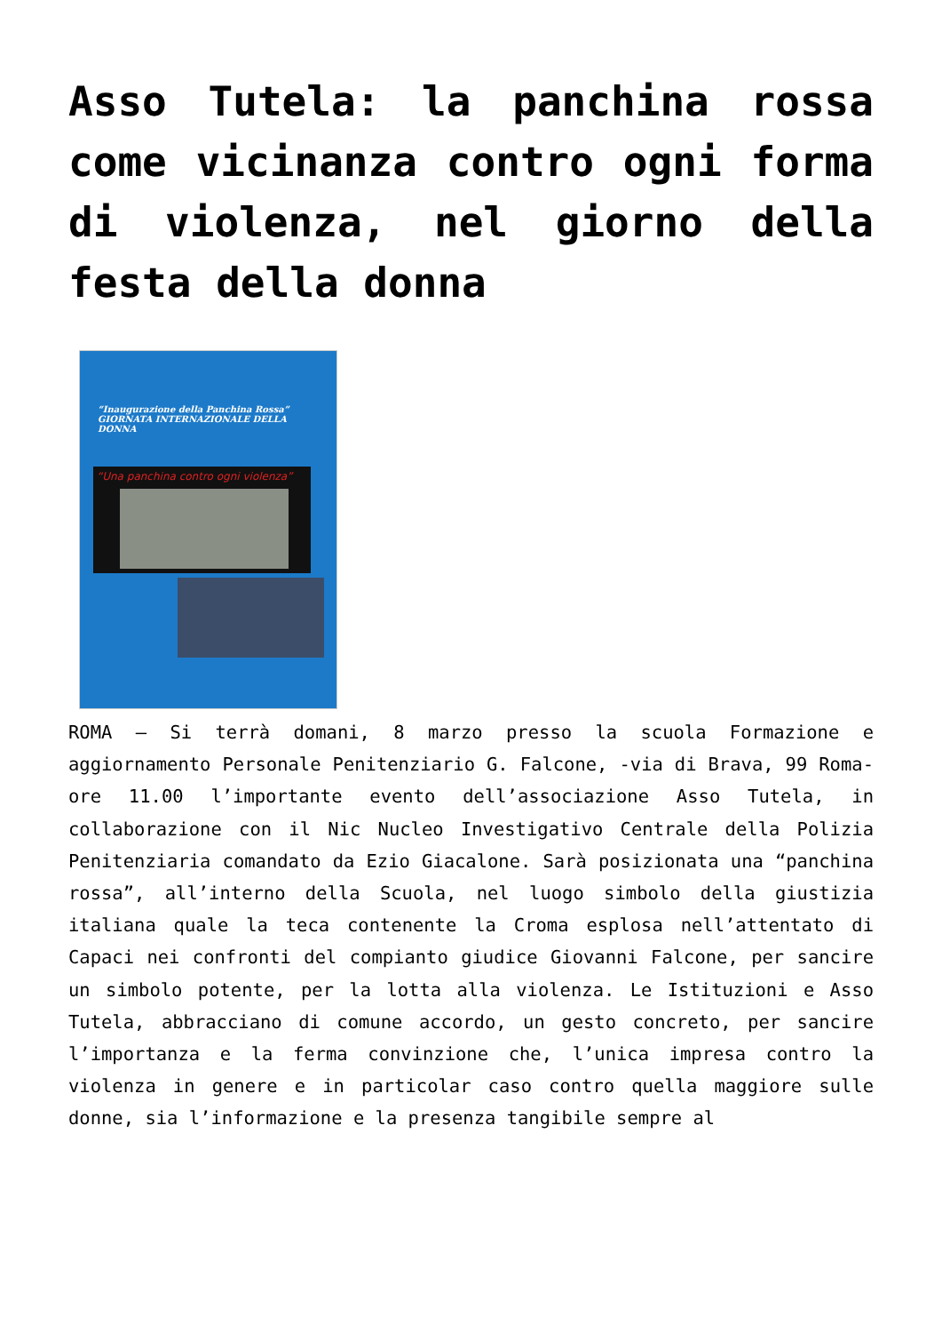Asso Tutela: la panchina rossa come vicinanza contro ogni forma di violenza, nel giorno della festa della donna
“Inaugurazione della Panchina Rossa” GIORNATA INTERNAZIONALE DELLA DONNA
“Una panchina contro ogni violenza”
ROMA – Si terrà domani, 8 marzo presso la scuola Formazione e aggiornamento Personale Penitenziario G. Falcone, -via di Brava, 99 Roma- ore 11.00 l’importante evento dell’associazione Asso Tutela, in collaborazione con il Nic Nucleo Investigativo Centrale della Polizia Penitenziaria comandato da Ezio Giacalone. Sarà posizionata una “panchina rossa”, all’interno della Scuola, nel luogo simbolo della giustizia italiana quale la teca contenente la Croma esplosa nell’attentato di Capaci nei confronti del compianto giudice Giovanni Falcone, per sancire un simbolo potente, per la lotta alla violenza. Le Istituzioni e Asso Tutela, abbracciano di comune accordo, un gesto concreto, per sancire l’importanza e la ferma convinzione che, l’unica impresa contro la violenza in genere e in particolar caso contro quella maggiore sulle donne, sia l’informazione e la presenza tangibile sempre al